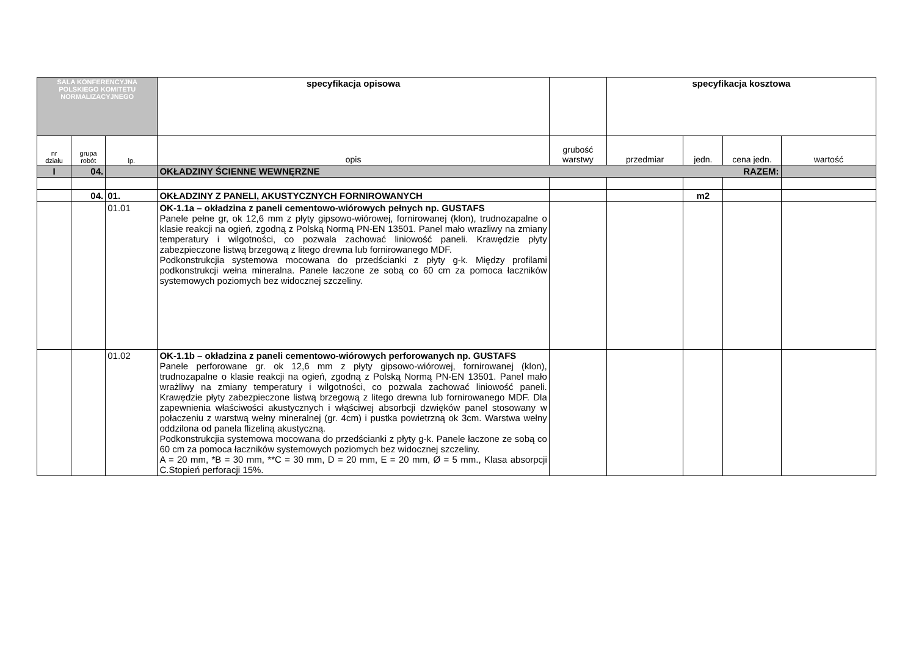| SALA KONFERENCYJNA POLSKIEGO KOMITETU NORMALIZACYJNEGO | | | specyfikacja opisowa | | specyfikacja kosztowa | | | |
| nr działu | grupa robót | lp. | opis | grubość warstwy | przedmiar | jedn. | cena jedn. | wartość |
| I | 04. | | OKŁADZINY ŚCIENNE WEWNĘRZNE RAZEM: | | | | | |
| | 04. | 01. | OKŁADZINY Z PANELI, AKUSTYCZNYCH FORNIROWANYCH | | | m2 | | |
| | | 01.01 | OK-1.1a – okładzina z paneli cementowo-wiórowych pełnych np. GUSTAFS Panele pełne gr, ok 12,6 mm z płyty gipsowo-wiórowej, fornirowanej (klon), trudnozapalne o klasie reakcji na ogień, zgodną z Polską Normą PN-EN 13501. Panel mało wrazliwy na zmiany temperatury i wilgotności, co pozwala zachować liniowość paneli. Krawędzie płyty zabezpieczone listwą brzegową z litego drewna lub fornirowanego MDF. Podkonstrukcjia systemowa mocowana do przedścianki z płyty g-k. Między profilami podkonstrukcji wełna mineralna. Panele łaczone ze sobą co 60 cm za pomoca łaczników systemowych poziomych bez widocznej szczeliny. | | | | | |
| | | 01.02 | OK-1.1b – okładzina z paneli cementowo-wiórowych perforowanych np. GUSTAFS Panele perforowane gr. ok 12,6 mm z płyty gipsowo-wiórowej, fornirowanej (klon), trudnozapalne o klasie reakcji na ogień, zgodną z Polską Normą PN-EN 13501. Panel mało wrażliwy na zmiany temperatury i wilgotności, co pozwala zachować liniowość paneli. Krawędzie płyty zabezpieczone listwą brzegową z litego drewna lub fornirowanego MDF. Dla zapewnienia właściwości akustycznych i włąściwej absorbcji dzwięków panel stosowany w połaczeniu z warstwą wełny mineralnej (gr. 4cm) i pustka powietrzną ok 3cm. Warstwa wełny oddzilona od panela flizeliną akustyczną. Podkonstrukcjia systemowa mocowana do przedścianki z płyty g-k. Panele łaczone ze sobą co 60 cm za pomoca łaczników systemowych poziomych bez widocznej szczeliny. A = 20 mm, *B = 30 mm, **C = 30 mm, D = 20 mm, E = 20 mm, Ø = 5 mm., Klasa absorpcji C.Stopień perforacji 15%. | | | | | |